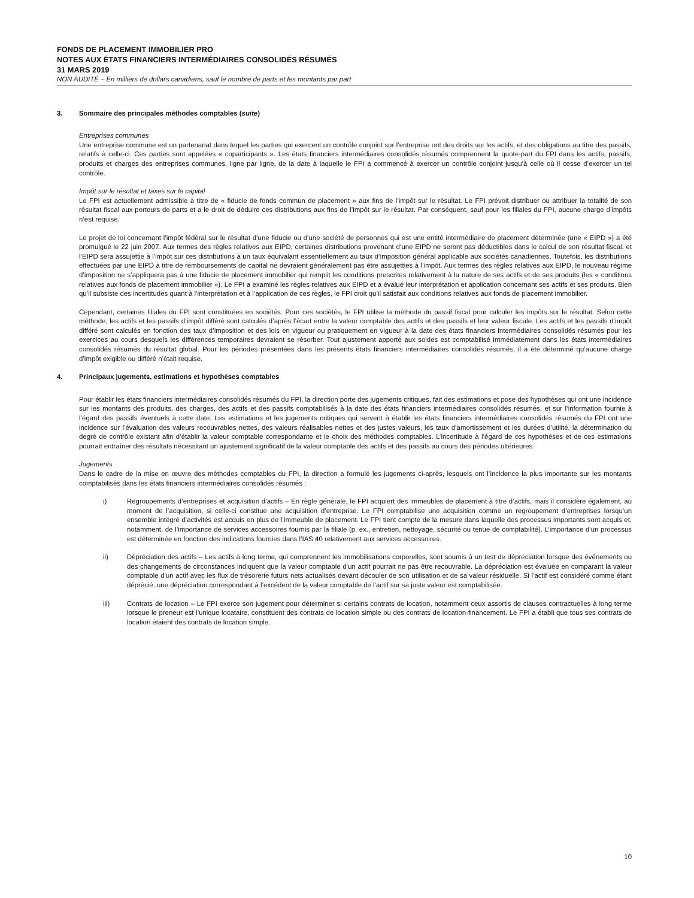FONDS DE PLACEMENT IMMOBILIER PRO
NOTES AUX ÉTATS FINANCIERS INTERMÉDIAIRES CONSOLIDÉS RÉSUMÉS
31 MARS 2019
NON AUDITÉ – En milliers de dollars canadiens, sauf le nombre de parts et les montants par part
3. Sommaire des principales méthodes comptables (suite)
Entreprises communes
Une entreprise commune est un partenariat dans lequel les parties qui exercent un contrôle conjoint sur l’entreprise ont des droits sur les actifs, et des obligations au titre des passifs, relatifs à celle-ci. Ces parties sont appelées « coparticipants ». Les états financiers intermédiaires consolidés résumés comprennent la quote-part du FPI dans les actifs, passifs, produits et charges des entreprises communes, ligne par ligne, de la date à laquelle le FPI a commencé à exercer un contrôle conjoint jusqu’à celle où il cesse d’exercer un tel contrôle.
Impôt sur le résultat et taxes sur le capital
Le FPI est actuellement admissible à titre de « fiducie de fonds commun de placement » aux fins de l’impôt sur le résultat. Le FPI prévoit distribuer ou attribuer la totalité de son résultat fiscal aux porteurs de parts et a le droit de déduire ces distributions aux fins de l’impôt sur le résultat. Par conséquent, sauf pour les filiales du FPI, aucune charge d’impôts n’est requise.
Le projet de loi concernant l’impôt fédéral sur le résultat d’une fiducie ou d’une société de personnes qui est une entité intermédiaire de placement déterminée (une « EIPD ») a été promulgué le 22 juin 2007. Aux termes des règles relatives aux EIPD, certaines distributions provenant d’une EIPD ne seront pas déductibles dans le calcul de son résultat fiscal, et l’EIPD sera assujettie à l’impôt sur ces distributions à un taux équivalant essentiellement au taux d’imposition général applicable aux sociétés canadiennes. Toutefois, les distributions effectuées par une EIPD à titre de remboursements de capital ne devraient généralement pas être assujetties à l’impôt. Aux termes des règles relatives aux EIPD, le nouveau régime d’imposition ne s’appliquera pas à une fiducie de placement immobilier qui remplit les conditions prescrites relativement à la nature de ses actifs et de ses produits (les « conditions relatives aux fonds de placement immobilier »). Le FPI a examiné les règles relatives aux EIPD et a évalué leur interprétation et application concernant ses actifs et ses produits. Bien qu’il subsiste des incertitudes quant à l’interprétation et à l’application de ces règles, le FPI croit qu’il satisfait aux conditions relatives aux fonds de placement immobilier.
Cependant, certaines filiales du FPI sont constituées en sociétés. Pour ces sociétés, le FPI utilise la méthode du passif fiscal pour calculer les impôts sur le résultat. Selon cette méthode, les actifs et les passifs d’impôt différé sont calculés d’après l’écart entre la valeur comptable des actifs et des passifs et leur valeur fiscale. Les actifs et les passifs d’impôt différé sont calculés en fonction des taux d’imposition et des lois en vigueur ou pratiquement en vigueur à la date des états financiers intermédiaires consolidés résumés pour les exercices au cours desquels les différences temporaires devraient se résorber. Tout ajustement apporté aux soldes est comptabilisé immédiatement dans les états intermédiaires consolidés résumés du résultat global. Pour les périodes présentées dans les présents états financiers intermédiaires consolidés résumés, il a été déterminé qu’aucune charge d’impôt exigible ou différé n’était requise.
4. Principaux jugements, estimations et hypothèses comptables
Pour établir les états financiers intermédiaires consolidés résumés du FPI, la direction porte des jugements critiques, fait des estimations et pose des hypothèses qui ont une incidence sur les montants des produits, des charges, des actifs et des passifs comptabilisés à la date des états financiers intermédiaires consolidés résumés, et sur l’information fournie à l’égard des passifs éventuels à cette date. Les estimations et les jugements critiques qui servent à établir les états financiers intermédiaires consolidés résumés du FPI ont une incidence sur l’évaluation des valeurs recouvrables nettes, des valeurs réalisables nettes et des justes valeurs, les taux d’amortissement et les durées d’utilité, la détermination du degré de contrôle existant afin d’établir la valeur comptable correspondante et le choix des méthodes comptables. L’incertitude à l’égard de ces hypothèses et de ces estimations pourrait entraîner des résultats nécessitant un ajustement significatif de la valeur comptable des actifs et des passifs au cours des périodes ultérieures.
Jugements
Dans le cadre de la mise en œuvre des méthodes comptables du FPI, la direction a formulé les jugements ci-après, lesquels ont l’incidence la plus importante sur les montants comptabilisés dans les états financiers intermédiaires consolidés résumés :
i) Regroupements d’entreprises et acquisition d’actifs – En règle générale, le FPI acquiert des immeubles de placement à titre d’actifs, mais il considère également, au moment de l’acquisition, si celle-ci constitue une acquisition d’entreprise. Le FPI comptabilise une acquisition comme un regroupement d’entreprises lorsqu’un ensemble intégré d’activités est acquis en plus de l’immeuble de placement. Le FPI tient compte de la mesure dans laquelle des processus importants sont acquis et, notamment, de l’importance de services accessoires fournis par la filiale (p. ex., entretien, nettoyage, sécurité ou tenue de comptabilité). L’importance d’un processus est déterminée en fonction des indications fournies dans l’IAS 40 relativement aux services accessoires.
ii) Dépréciation des actifs – Les actifs à long terme, qui comprennent les immobilisations corporelles, sont soumis à un test de dépréciation lorsque des événements ou des changements de circonstances indiquent que la valeur comptable d’un actif pourrait ne pas être recouvrable. La dépréciation est évaluée en comparant la valeur comptable d’un actif avec les flux de trésorerie futurs nets actualisés devant découler de son utilisation et de sa valeur résiduelle. Si l’actif est considéré comme étant déprécié, une dépréciation correspondant à l’excédent de la valeur comptable de l’actif sur sa juste valeur est comptabilisée.
iii) Contrats de location – Le FPI exerce son jugement pour déterminer si certains contrats de location, notamment ceux assortis de clauses contractuelles à long terme lorsque le preneur est l’unique locataire, constituent des contrats de location simple ou des contrats de location-financement. Le FPI a établi que tous ses contrats de location étaient des contrats de location simple.
10